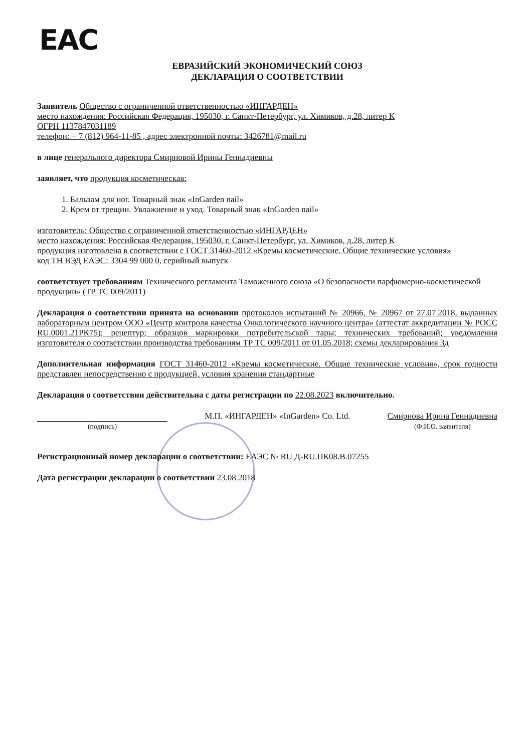EAC
ЕВРАЗИЙСКИЙ ЭКОНОМИЧЕСКИЙ СОЮЗ
ДЕКЛАРАЦИЯ О СООТВЕТСТВИИ
Заявитель Общество с ограниченной ответственностью «ИНГАРДЕН»
место нахождения: Российская Федерация, 195030, г. Санкт-Петербург, ул. Химиков, д.28, литер К
ОГРН 1137847031189
телефон: + 7 (812) 964-11-85 , адрес электронной почты: 3426781@mail.ru
в лице генерального директора Смирновой Ирины Геннадиевны
заявляет, что продукция косметическая:
1. Бальзам для ног. Товарный знак «InGarden nail»
2. Крем от трещин. Увлажнение и уход. Товарный знак «InGarden nail»
изготовитель: Общество с ограниченной ответственностью «ИНГАРДЕН»
место нахождения: Российская Федерация, 195030, г. Санкт-Петербург, ул. Химиков, д.28, литер К
продукция изготовлена в соответствии с ГОСТ 31460-2012 «Кремы косметические. Общие технические условия»
код ТН ВЭД ЕАЭС: 3304 99 000 0, серийный выпуск
соответствует требованиям Технического регламента Таможенного союза «О безопасности парфюмерно-косметической продукции» (ТР ТС 009/2011)
Декларация о соответствии принята на основании протоколов испытаний № 20966, № 20967 от 27.07.2018, выданных лабораторным центром ООО «Центр контроля качества Онкологического научного центра» (аттестат аккредитации № РОСС RU.0001.21РК75); рецептур; образцов маркировки потребительской тары; технических требований; уведомления изготовителя о соответствии производства требованиям ТР ТС 009/2011 от 01.05.2018; схемы декларирования 3д
Дополнительная информация ГОСТ 31460-2012 «Кремы косметические. Общие технические условия», срок годности представлен непосредственно с продукцией, условия хранения стандартные
Декларация о соответствии действительна с даты регистрации по 22.08.2023 включительно.
(подпись)
М.П. «ИНГАРДЕН» «InGarden» Co. Ltd.
Смирнова Ирина Геннадиевна
(Ф.И.О. заявителя)
Регистрационный номер декларации о соответствии: ЕАЭС № RU Д-RU.ПК08.В.07255
Дата регистрации декларации о соответствии 23.08.2018